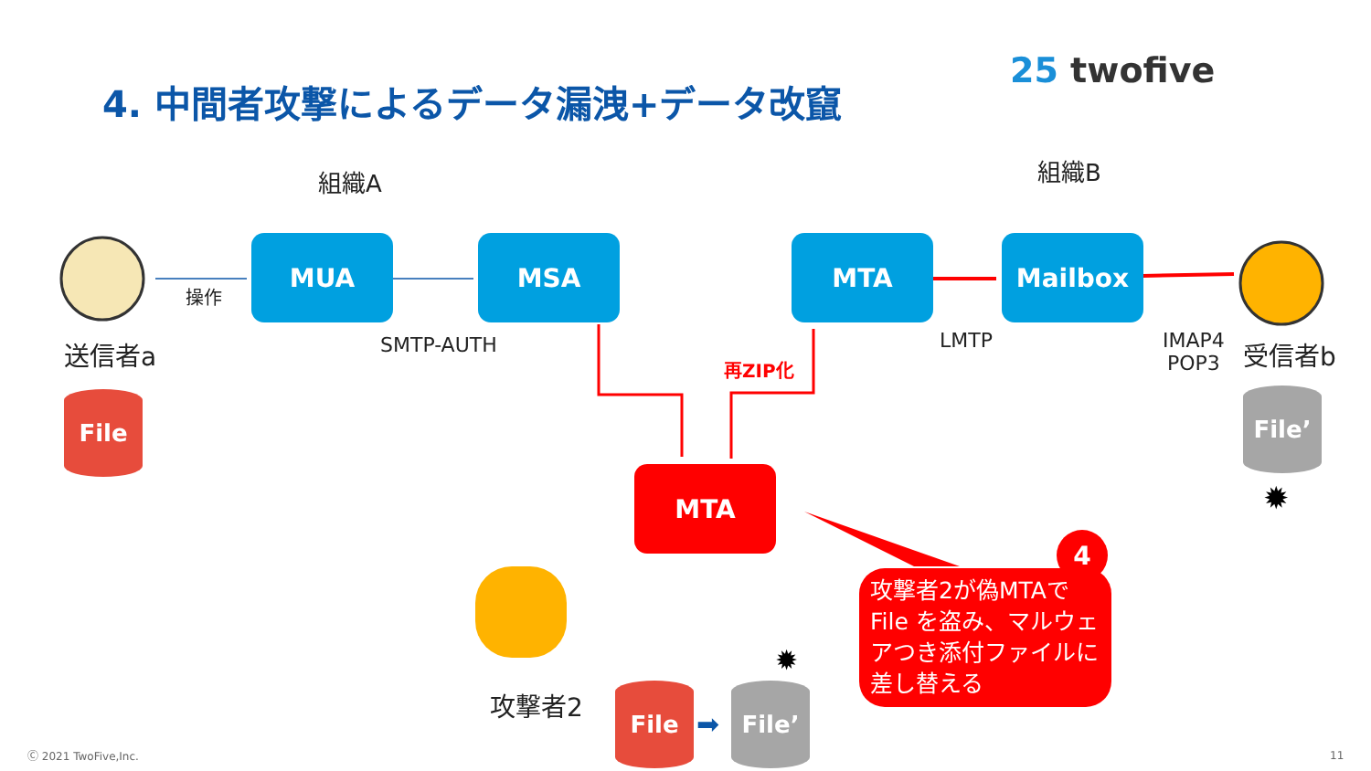4. 中間者攻撃によるデータ漏洩+データ改竄
25 twofive
組織A 組織B
操作
MUA MSA MTA Mailbox
SMTP-AUTH LMTP
IMAP4
POP3
送信者a 受信者b
再ZIP化
File File’
✹
MTA
攻撃者2 File
➡
File’
✹
攻撃者2が偽MTAでFile を盗み、マルウェアつき添付ファイルに差し替える
4
Ⓒ 2021 TwoFive,Inc. 11